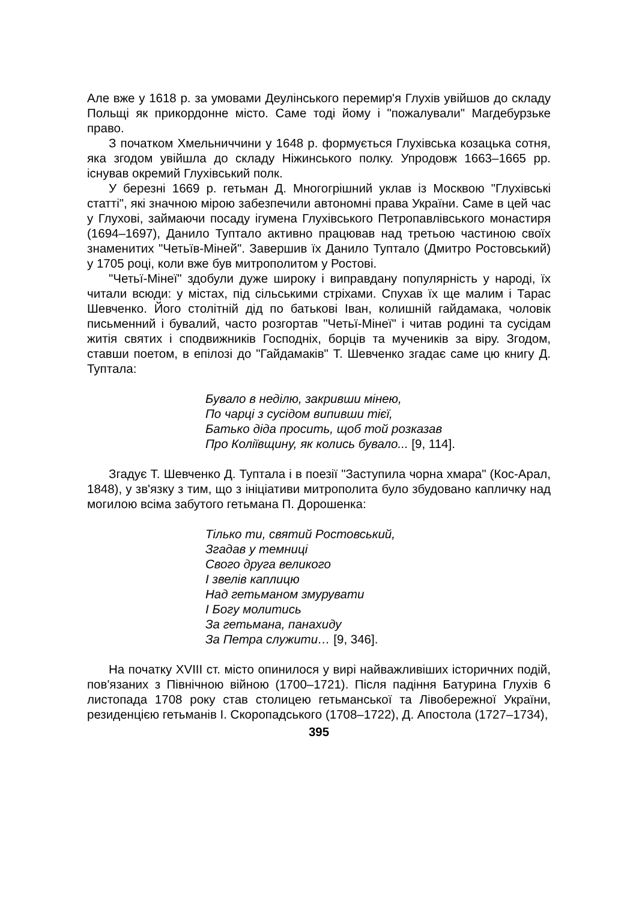Але вже у 1618 р. за умовами Деулінського перемир'я Глухів увійшов до складу Польщі як прикордонне місто. Саме тоді йому і "пожалували" Магдебурзьке право.
З початком Хмельниччини у 1648 р. формується Глухівська козацька сотня, яка згодом увійшла до складу Ніжинського полку. Упродовж 1663–1665 рр. існував окремий Глухівський полк.
У березні 1669 р. гетьман Д. Многогрішний уклав із Москвою "Глухівські статті", які значною мірою забезпечили автономні права України. Саме в цей час у Глухові, займаючи посаду ігумена Глухівського Петропавлівського монастиря (1694–1697), Данило Туптало активно працював над третьою частиною своїх знаменитих "Четьїв-Міней". Завершив їх Данило Туптало (Дмитро Ростовський) у 1705 році, коли вже був митрополитом у Ростові.
"Четьї-Мінеї" здобули дуже широку і виправдану популярність у народі, їх читали всюди: у містах, під сільськими стріхами. Спухав їх ще малим і Тарас Шевченко. Його столітній дід по батькові Іван, колишній гайдамака, чоловік письменний і бувалий, часто розгортав "Четьї-Мінеї" і читав родині та сусідам житія святих і сподвижників Господніх, борців та мучеників за віру. Згодом, ставши поетом, в епілозі до "Гайдамаків" Т. Шевченко згадає саме цю книгу Д. Туптала:
Бувало в неділю, закривши мінею,
По чарці з сусідом випивши тієї,
Батько діда просить, щоб той розказав
Про Коліївщину, як колись бувало... [9, 114].
Згадує Т. Шевченко Д. Туптала і в поезії "Заступила чорна хмара" (Кос-Арал, 1848), у зв'язку з тим, що з ініціативи митрополита було збудовано капличку над могилою всіма забутого гетьмана П. Дорошенка:
Тілько ти, святий Ростовський,
Згадав у темниці
Свого друга великого
І звелів каплицю
Над гетьманом змурувати
І Богу молитись
За гетьмана, панахиду
За Петра служити… [9, 346].
На початку XVIII ст. місто опинилося у вирі найважливіших історичних подій, пов'язаних з Північною війною (1700–1721). Після падіння Батурина Глухів 6 листопада 1708 року став столицею гетьманської та Лівобережної України, резиденцією гетьманів І. Скоропадського (1708–1722), Д. Апостола (1727–1734),
395